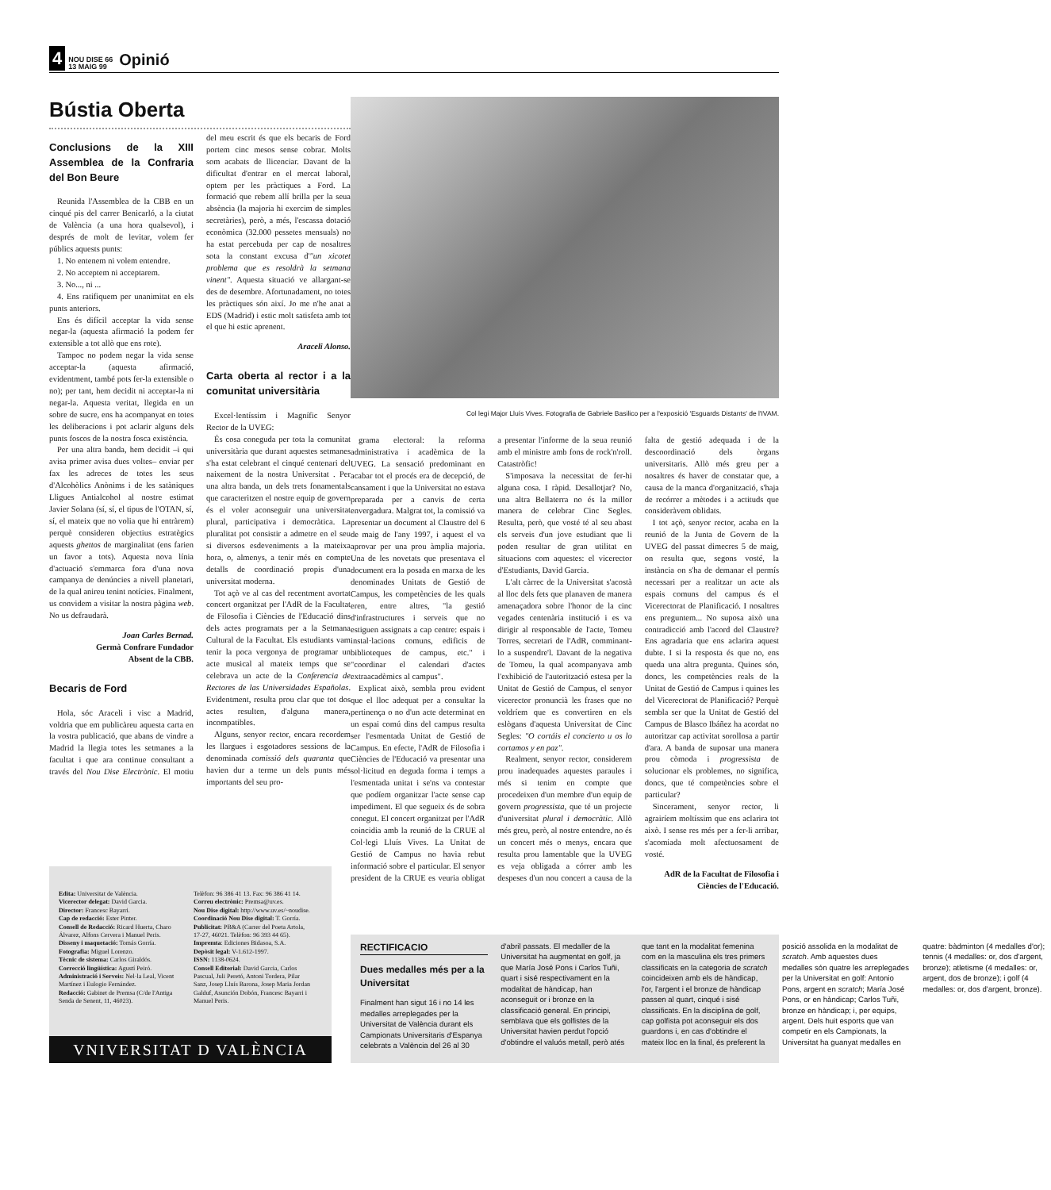4 NOU DISE 66
13 MAIG 99 Opinió
Bústia Oberta
Conclusions de la XIII Assemblea de la Confraria del Bon Beure
Reunida l'Assemblea de la CBB en un cinqué pis del carrer Benicarló, a la ciutat de València (a una hora qualsevol), i després de molt de levitar, volem fer públics aquests punts:
1. No entenem ni volem entendre.
2. No acceptem ni acceptarem.
3. No..., ni ...
4. Ens ratifiquem per unanimitat en els punts anteriors.
Ens és difícil acceptar la vida sense negar-la (aquesta afirmació la podem fer extensible a tot allò que ens rote).
Tampoc no podem negar la vida sense acceptar-la (aquesta afirmació, evidentment, també pots fer-la extensible o no); per tant, hem decidit ni acceptar-la ni negar-la. Aquesta veritat, llegida en un sobre de sucre, ens ha acompanyat en totes les deliberacions i pot aclarir alguns dels punts foscos de la nostra fosca existència.
Per una altra banda, hem decidit –i qui avisa primer avisa dues voltes– enviar per fax les adreces de totes les seus d'Alcohòlics Anònims i de les satàniques Lligues Antialcohol al nostre estimat Javier Solana (sí, sí, el tipus de l'OTAN, sí, sí, el mateix que no volia que hi entràrem) perquè consideren objectius estratègics aquests ghettos de marginalitat (ens farien un favor a tots). Aquesta nova línia d'actuació s'emmarca fora d'una nova campanya de denúncies a nivell planetari, de la qual anireu tenint notícies. Finalment, us convidem a visitar la nostra pàgina web. No us defraudarà.
Joan Carles Bernad.
Germà Confrare Fundador
Absent de la CBB.
Becaris de Ford
Hola, sóc Araceli i visc a Madrid, voldria que em publicàreu aquesta carta en la vostra publicació, que abans de vindre a Madrid la llegia totes les setmanes a la facultat i que ara continue consultant a través del Nou Dise Electrònic. El motiu del meu escrit és que els becaris de Ford portem cinc mesos sense cobrar. Molts som acabats de llicenciar. Davant de la dificultat d'entrar en el mercat laboral, optem per les pràctiques a Ford. La formació que rebem allí brilla per la seua absència (la majoria hi exercim de simples secretàries), però, a més, l'escassa dotació econòmica (32.000 pessetes mensuals) no ha estat percebuda per cap de nosaltres sota la constant excusa d'"un xicotet problema que es resoldrà la setmana vinent". Aquesta situació ve allargant-se des de desembre. Afortunadament, no totes les pràctiques són així. Jo me n'he anat a EDS (Madrid) i estic molt satisfeta amb tot el que hi estic aprenent.
Araceli Alonso.
Carta oberta al rector i a la comunitat universitària
Excel·lentíssim i Magnífic Senyor Rector de la UVEG:
És cosa coneguda per tota la comunitat universitària que durant aquestes setmanes s'ha estat celebrant el cinqué centenari del naixement de la nostra Universitat . Per una altra banda, un dels trets fonamentals que caracteritzen el nostre equip de govern és el voler aconseguir una universitat plural, participativa i democràtica. La pluralitat pot consistir a admetre en el seu si diversos esdeveniments a la mateixa hora, o, almenys, a tenir més en compte detalls de coordinació propis d'una universitat moderna.
Tot açò ve al cas del recentment avortat concert organitzat per l'AdR de la Facultat de Filosofia i Ciències de l'Educació dins dels actes programats per a la Setmana Cultural de la Facultat. Els estudiants vam tenir la poca vergonya de programar un acte musical al mateix temps que se celebrava un acte de la Conferencia de Rectores de las Universidades Españolas. Evidentment, resulta prou clar que tot dos actes resulten, d'alguna manera, incompatibles.
Alguns, senyor rector, encara recordem les llargues i esgotadores sessions de la denominada comissió dels quaranta que havien dur a terme un dels punts més importants del seu pro-
Col legi Major Lluís Vives. Fotografia de Gabriele Basilico per a l'exposició 'Esguards Distants' de l'IVAM.
grama electoral: la reforma administrativa i acadèmica de la UVEG. La sensació predominant en acabar tot el procés era de decepció, de cansament i que la Universitat no estava preparada per a canvis de certa envergadura. Malgrat tot, la comissió va presentar un document al Claustre del 6 de maig de l'any 1997, i aquest el va aprovar per una prou àmplia majoria. Una de les novetats que presentava el document era la posada en marxa de les denominades Unitats de Gestió de Campus, les competències de les quals eren, entre altres, "la gestió d'infrastructures i serveis que no estiguen assignats a cap centre: espais i instal·lacions comuns, edificis de biblioteques de campus, etc." i "coordinar el calendari d'actes extraacadèmics al campus".
Explicat això, sembla prou evident que el lloc adequat per a consultar la pertinença o no d'un acte determinat en un espai comú dins del campus resulta ser l'esmentada Unitat de Gestió de Campus. En efecte, l'AdR de Filosofia i Ciències de l'Educació va presentar una sol·licitud en deguda forma i temps a l'esmentada unitat i se'ns va contestar que podíem organitzar l'acte sense cap impediment. El que segueix és de sobra conegut. El concert organitzat per l'AdR coincidia amb la reunió de la CRUE al Col·legi Lluís Vives. La Unitat de Gestió de Campus no havia rebut informació sobre el particular. El senyor president de la CRUE es veuria obligat a presentar l'informe de la seua reunió amb el ministre amb fons de rock'n'roll. Catastròfic!
S'imposava la necessitat de fer-hi alguna cosa. I ràpid. Desallotjar? No, una altra Bellaterra no és la millor manera de celebrar Cinc Segles. Resulta, però, que vosté té al seu abast els serveis d'un jove estudiant que li poden resultar de gran utilitat en situacions com aquestes: el vicerector d'Estudiants, David Garcia.
L'alt càrrec de la Universitat s'acostà al lloc dels fets que planaven de manera amenaçadora sobre l'honor de la cinc vegades centenària institució i es va dirigir al responsable de l'acte, Tomeu Torres, secretari de l'AdR, comminant-lo a suspendre'l. Davant de la negativa de Tomeu, la qual acompanyava amb l'exhibició de l'autorització estesa per la Unitat de Gestió de Campus, el senyor vicerector pronuncià les frases que no voldríem que es convertiren en els eslògans d'aquesta Universitat de Cinc Segles: "O cortáis el concierto u os lo cortamos y en paz".
Realment, senyor rector, considerem prou inadequades aquestes paraules i més si tenim en compte que procedeixen d'un membre d'un equip de govern progressista, que té un projecte d'universitat plural i democràtic. Allò més greu, però, al nostre entendre, no és un concert més o menys, encara que resulta prou lamentable que la UVEG es veja obligada a córrer amb les despeses d'un nou concert a causa de la falta de gestió adequada i de la descoordinació dels òrgans universitaris. Allò més greu per a nosaltres és haver de constatar que, a causa de la manca d'organització, s'haja de recórrer a mètodes i a actituds que consideràvem oblidats.
I tot açò, senyor rector, acaba en la reunió de la Junta de Govern de la UVEG del passat dimecres 5 de maig, on resulta que, segons vosté, la instància on s'ha de demanar el permís necessari per a realitzar un acte als espais comuns del campus és el Vicerectorat de Planificació. I nosaltres ens preguntem... No suposa això una contradicció amb l'acord del Claustre? Ens agradaria que ens aclarira aquest dubte. I si la resposta és que no, ens queda una altra pregunta. Quines són, doncs, les competències reals de la Unitat de Gestió de Campus i quines les del Vicerectorat de Planificació? Perquè sembla ser que la Unitat de Gestió del Campus de Blasco Ibáñez ha acordat no autoritzar cap activitat sorollosa a partir d'ara. A banda de suposar una manera prou còmoda i progressista de solucionar els problemes, no significa, doncs, que té competències sobre el particular?
Sincerament, senyor rector, li agrairíem moltíssim que ens aclarira tot això. I sense res més per a fer-li arribar, s'acomiada molt afectuosament de vosté.
AdR de la Facultat de Filosofia i Ciències de l'Educació.
Edita: Universitat de València.
Vicerector delegat: David Garcia.
Director: Francesc Bayarri.
Cap de redacció: Ester Pinter.
Consell de Redacció: Ricard Huerta, Charo Álvarez, Alfons Cervera i Manuel Peris.
Disseny i maquetació: Tomás Gorría.
Fotografia: Miguel Lorenzo.
Tècnic de sistema: Carlos Giraldós.
Correcció lingüística: Agustí Peiró.
Administració i Serveis: Nel·la Leal, Vicent Martínez i Eulogio Fernández.
Redacció: Gabinet de Premsa (C/de l'Antiga Senda de Senent, 11, 46023).
Telèfon: 96 386 41 13. Fax: 96 386 41 14.
Correu electrònic: Premsa@uv.es.
Nou Dise digital: http://www.uv.es/~noudise.
Coordinació Nou Dise digital: T. Gorría.
Publicitat: PB&A (Carrer del Poeta Artola, 17-27, 46021. Telèfon: 96 393 44 65).
Impremta: Ediciones Bidasoa, S.A.
Depòsit legal: V-1.612-1997.
ISSN: 1138-0624.
Consell Editorial: David Garcia, Carlos Pascual, Juli Peretó, Antoni Tordera, Pilar Sanz, Josep Lluís Barona, Josep Maria Jordan Galduf, Asunción Dobón, Francesc Bayarri i Manuel Peris.
VNIVERSITAT D VALÈNCIA
RECTIFICACIO
Dues medalles més per a la Universitat
Finalment han sigut 16 i no 14 les medalles arreplegades per la Universitat de València durant els Campionats Universitaris d'Espanya celebrats a València del 26 al 30 d'abril passats. El medaller de la Universitat ha augmentat en golf, ja que María José Pons i Carlos Tuñi, quart i sisé respectivament en la modalitat de hàndicap, han aconseguit or i bronze en la classificació general. En principi, semblava que els golfistes de la Universitat havien perdut l'opció d'obtindre el valuós metall, però atés que tant en la modalitat femenina com en la masculina els tres primers classificats en la categoria de scratch coincideixen amb els de hàndicap, l'or, l'argent i el bronze de hàndicap passen al quart, cinqué i sisé classificats. En la disciplina de golf, cap golfista pot aconseguir els dos guardons i, en cas d'obtindre el mateix lloc en la final, és preferent la posició assolida en la modalitat de scratch. Amb aquestes dues medalles són quatre les arreplegades per la Universitat en golf: Antonio Pons, argent en scratch; María José Pons, or en hàndicap; Carlos Tuñi, bronze en hàndicap; i, per equips, argent. Dels huit esports que van competir en els Campionats, la Universitat ha guanyat medalles en quatre: bàdminton (4 medalles d'or); tennis (4 medalles: or, dos d'argent, bronze); atletisme (4 medalles: or, argent, dos de bronze); i golf (4 medalles: or, dos d'argent, bronze).